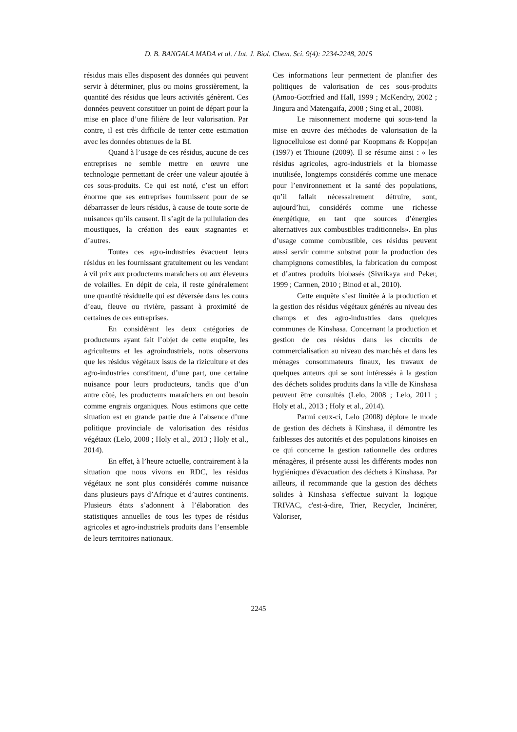D. B. BANGALA MADA et al. / Int. J. Biol. Chem. Sci. 9(4): 2234-2248, 2015
résidus mais elles disposent des données qui peuvent servir à déterminer, plus ou moins grossièrement, la quantité des résidus que leurs activités génèrent. Ces données peuvent constituer un point de départ pour la mise en place d’une filière de leur valorisation. Par contre, il est très difficile de tenter cette estimation avec les données obtenues de la BI.
Quand à l’usage de ces résidus, aucune de ces entreprises ne semble mettre en œuvre une technologie permettant de créer une valeur ajoutée à ces sous-produits. Ce qui est noté, c’est un effort énorme que ses entreprises fournissent pour de se débarrasser de leurs résidus, à cause de toute sorte de nuisances qu’ils causent. Il s’agit de la pullulation des moustiques, la création des eaux stagnantes et d’autres.
Toutes ces agro-industries évacuent leurs résidus en les fournissant gratuitement ou les vendant à vil prix aux producteurs maraîchers ou aux éleveurs de volailles. En dépit de cela, il reste généralement une quantité résiduelle qui est déversée dans les cours d’eau, fleuve ou rivière, passant à proximité de certaines de ces entreprises.
En considérant les deux catégories de producteurs ayant fait l’objet de cette enquête, les agriculteurs et les agroindustriels, nous observons que les résidus végétaux issus de la riziculture et des agro-industries constituent, d’une part, une certaine nuisance pour leurs producteurs, tandis que d’un autre côté, les producteurs maraîchers en ont besoin comme engrais organiques. Nous estimons que cette situation est en grande partie due à l’absence d’une politique provinciale de valorisation des résidus végétaux (Lelo, 2008 ; Holy et al., 2013 ; Holy et al., 2014).
En effet, à l’heure actuelle, contrairement à la situation que nous vivons en RDC, les résidus végétaux ne sont plus considérés comme nuisance dans plusieurs pays d’Afrique et d’autres continents. Plusieurs états s’adonnent à l’élaboration des statistiques annuelles de tous les types de résidus agricoles et agro-industriels produits dans l’ensemble de leurs territoires nationaux.
Ces informations leur permettent de planifier des politiques de valorisation de ces sous-produits (Amoo-Gottfried and Hall, 1999 ; McKendry, 2002 ; Jingura and Matengaifa, 2008 ; Sing et al., 2008).
Le raisonnement moderne qui sous-tend la mise en œuvre des méthodes de valorisation de la lignocellulose est donné par Koopmans & Koppejan (1997) et Thioune (2009). Il se résume ainsi : « les résidus agricoles, agro-industriels et la biomasse inutilisée, longtemps considérés comme une menace pour l’environnement et la santé des populations, qu’il fallait nécessairement détruire, sont, aujourd’hui, considérés comme une richesse énergétique, en tant que sources d’énergies alternatives aux combustibles traditionnels». En plus d’usage comme combustible, ces résidus peuvent aussi servir comme substrat pour la production des champignons comestibles, la fabrication du compost et d’autres produits biobasés (Sivrikaya and Peker, 1999 ; Carmen, 2010 ; Binod et al., 2010).
Cette enquête s’est limitée à la production et la gestion des résidus végétaux générés au niveau des champs et des agro-industries dans quelques communes de Kinshasa. Concernant la production et gestion de ces résidus dans les circuits de commercialisation au niveau des marchés et dans les ménages consommateurs finaux, les travaux de quelques auteurs qui se sont intéressés à la gestion des déchets solides produits dans la ville de Kinshasa peuvent être consultés (Lelo, 2008 ; Lelo, 2011 ; Holy et al., 2013 ; Holy et al., 2014).
Parmi ceux-ci, Lelo (2008) déplore le mode de gestion des déchets à Kinshasa, il démontre les faiblesses des autorités et des populations kinoises en ce qui concerne la gestion rationnelle des ordures ménagères, il présente aussi les différents modes non hygiéniques d'évacuation des déchets à Kinshasa. Par ailleurs, il recommande que la gestion des déchets solides à Kinshasa s'effectue suivant la logique TRIVAC, c'est-à-dire, Trier, Recycler, Incinérer, Valoriser,
2245